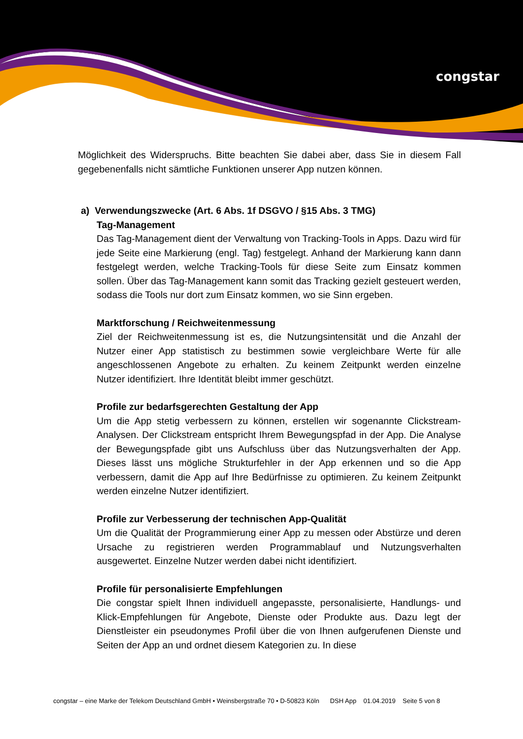congstar
Möglichkeit des Widerspruchs. Bitte beachten Sie dabei aber, dass Sie in diesem Fall gegebenenfalls nicht sämtliche Funktionen unserer App nutzen können.
a) Verwendungszwecke (Art. 6 Abs. 1f DSGVO / §15 Abs. 3 TMG)
Tag-Management
Das Tag-Management dient der Verwaltung von Tracking-Tools in Apps. Dazu wird für jede Seite eine Markierung (engl. Tag) festgelegt. Anhand der Markierung kann dann festgelegt werden, welche Tracking-Tools für diese Seite zum Einsatz kommen sollen. Über das Tag-Management kann somit das Tracking gezielt gesteuert werden, sodass die Tools nur dort zum Einsatz kommen, wo sie Sinn ergeben.
Marktforschung / Reichweitenmessung
Ziel der Reichweitenmessung ist es, die Nutzungsintensität und die Anzahl der Nutzer einer App statistisch zu bestimmen sowie vergleichbare Werte für alle angeschlossenen Angebote zu erhalten. Zu keinem Zeitpunkt werden einzelne Nutzer identifiziert. Ihre Identität bleibt immer geschützt.
Profile zur bedarfsgerechten Gestaltung der App
Um die App stetig verbessern zu können, erstellen wir sogenannte Clickstream-Analysen. Der Clickstream entspricht Ihrem Bewegungspfad in der App. Die Analyse der Bewegungspfade gibt uns Aufschluss über das Nutzungsverhalten der App. Dieses lässt uns mögliche Strukturfehler in der App erkennen und so die App verbessern, damit die App auf Ihre Bedürfnisse zu optimieren. Zu keinem Zeitpunkt werden einzelne Nutzer identifiziert.
Profile zur Verbesserung der technischen App-Qualität
Um die Qualität der Programmierung einer App zu messen oder Abstürze und deren Ursache zu registrieren werden Programmablauf und Nutzungsverhalten ausgewertet. Einzelne Nutzer werden dabei nicht identifiziert.
Profile für personalisierte Empfehlungen
Die congstar spielt Ihnen individuell angepasste, personalisierte, Handlungs- und Klick-Empfehlungen für Angebote, Dienste oder Produkte aus. Dazu legt der Dienstleister ein pseudonymes Profil über die von Ihnen aufgerufenen Dienste und Seiten der App an und ordnet diesem Kategorien zu. In diese
congstar – eine Marke der Telekom Deutschland GmbH • Weinsbergstraße 70 • D-50823 Köln DSH App 01.04.2019 Seite 5 von 8